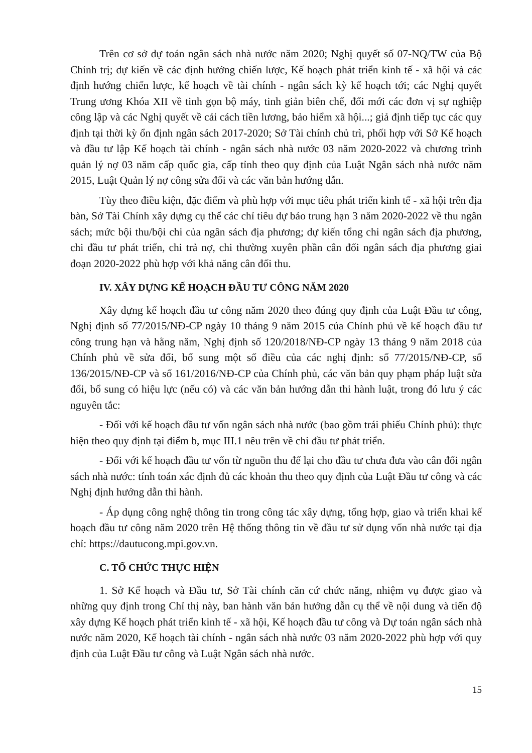Trên cơ sở dự toán ngân sách nhà nước năm 2020; Nghị quyết số 07-NQ/TW của Bộ Chính trị; dự kiến về các định hướng chiến lược, Kế hoạch phát triển kinh tế - xã hội và các định hướng chiến lược, kế hoạch về tài chính - ngân sách kỳ kế hoạch tới; các Nghị quyết Trung ương Khóa XII về tinh gọn bộ máy, tinh giản biên chế, đổi mới các đơn vị sự nghiệp công lập và các Nghị quyết về cải cách tiền lương, bảo hiểm xã hội...; giả định tiếp tục các quy định tại thời kỳ ổn định ngân sách 2017-2020; Sở Tài chính chủ trì, phối hợp với Sở Kế hoạch và đầu tư lập Kế hoạch tài chính - ngân sách nhà nước 03 năm 2020-2022 và chương trình quản lý nợ 03 năm cấp quốc gia, cấp tỉnh theo quy định của Luật Ngân sách nhà nước năm 2015, Luật Quản lý nợ công sửa đổi và các văn bản hướng dẫn.
Tùy theo điều kiện, đặc điểm và phù hợp với mục tiêu phát triển kinh tế - xã hội trên địa bàn, Sở Tài Chính xây dựng cụ thể các chỉ tiêu dự báo trung hạn 3 năm 2020-2022 về thu ngân sách; mức bội thu/bội chi của ngân sách địa phương; dự kiến tổng chi ngân sách địa phương, chi đầu tư phát triển, chi trả nợ, chi thường xuyên phần cân đối ngân sách địa phương giai đoạn 2020-2022 phù hợp với khả năng cân đối thu.
IV. XÂY DỰNG KẾ HOẠCH ĐẦU TƯ CÔNG NĂM 2020
Xây dựng kế hoạch đầu tư công năm 2020 theo đúng quy định của Luật Đầu tư công, Nghị định số 77/2015/NĐ-CP ngày 10 tháng 9 năm 2015 của Chính phủ về kế hoạch đầu tư công trung hạn và hằng năm, Nghị định số 120/2018/NĐ-CP ngày 13 tháng 9 năm 2018 của Chính phủ về sửa đổi, bổ sung một số điều của các nghị định: số 77/2015/NĐ-CP, số 136/2015/NĐ-CP và số 161/2016/NĐ-CP của Chính phủ, các văn bản quy phạm pháp luật sửa đổi, bổ sung có hiệu lực (nếu có) và các văn bản hướng dẫn thi hành luật, trong đó lưu ý các nguyên tắc:
- Đối với kế hoạch đầu tư vốn ngân sách nhà nước (bao gồm trái phiếu Chính phủ): thực hiện theo quy định tại điểm b, mục III.1 nêu trên về chi đầu tư phát triển.
- Đối với kế hoạch đầu tư vốn từ nguồn thu để lại cho đầu tư chưa đưa vào cân đối ngân sách nhà nước: tính toán xác định đủ các khoản thu theo quy định của Luật Đầu tư công và các Nghị định hướng dẫn thi hành.
- Áp dụng công nghệ thông tin trong công tác xây dựng, tổng hợp, giao và triển khai kế hoạch đầu tư công năm 2020 trên Hệ thống thông tin về đầu tư sử dụng vốn nhà nước tại địa chỉ: https://dautucong.mpi.gov.vn.
C. TỔ CHỨC THỰC HIỆN
1. Sở Kế hoạch và Đầu tư, Sở Tài chính căn cứ chức năng, nhiệm vụ được giao và những quy định trong Chỉ thị này, ban hành văn bản hướng dẫn cụ thể về nội dung và tiến độ xây dựng Kế hoạch phát triển kinh tế - xã hội, Kế hoạch đầu tư công và Dự toán ngân sách nhà nước năm 2020, Kế hoạch tài chính - ngân sách nhà nước 03 năm 2020-2022 phù hợp với quy định của Luật Đầu tư công và Luật Ngân sách nhà nước.
15